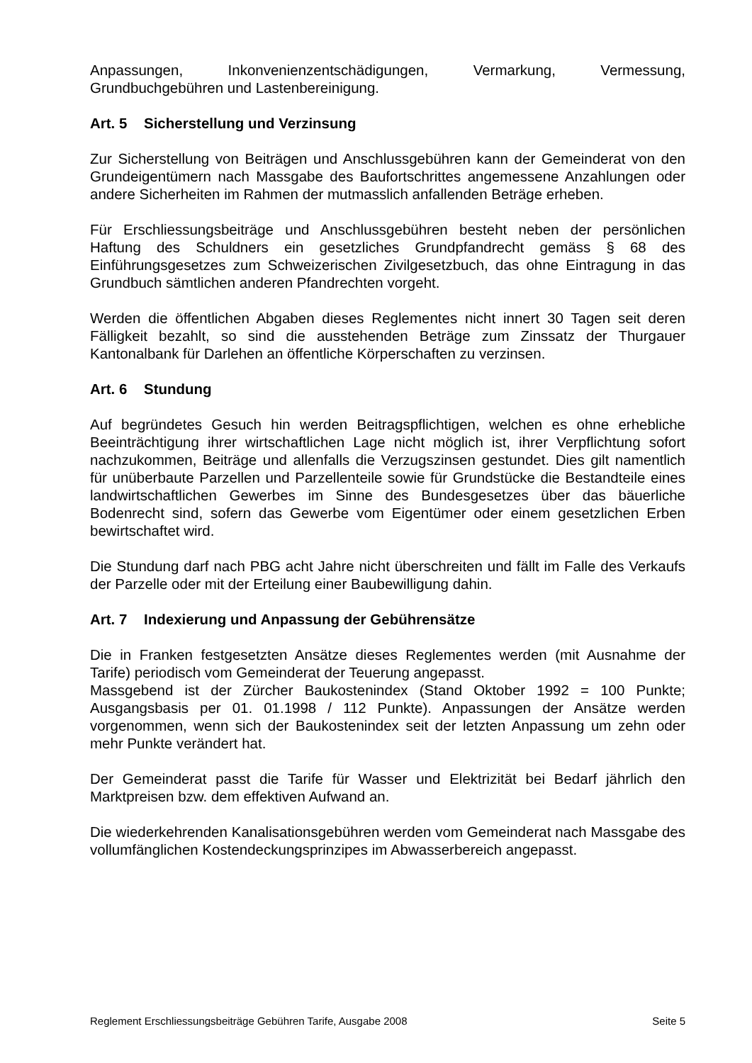Anpassungen, Inkonvenienzentschädigungen, Vermarkung, Vermessung, Grundbuchgebühren und Lastenbereinigung.
Art. 5 Sicherstellung und Verzinsung
Zur Sicherstellung von Beiträgen und Anschlussgebühren kann der Gemeinderat von den Grundeigentümern nach Massgabe des Baufortschrittes angemessene Anzahlungen oder andere Sicherheiten im Rahmen der mutmasslich anfallenden Beträge erheben.
Für Erschliessungsbeiträge und Anschlussgebühren besteht neben der persönlichen Haftung des Schuldners ein gesetzliches Grundpfandrecht gemäss § 68 des Einführungsgesetzes zum Schweizerischen Zivilgesetzbuch, das ohne Eintragung in das Grundbuch sämtlichen anderen Pfandrechten vorgeht.
Werden die öffentlichen Abgaben dieses Reglementes nicht innert 30 Tagen seit deren Fälligkeit bezahlt, so sind die ausstehenden Beträge zum Zinssatz der Thurgauer Kantonalbank für Darlehen an öffentliche Körperschaften zu verzinsen.
Art. 6 Stundung
Auf begründetes Gesuch hin werden Beitragspflichtigen, welchen es ohne erhebliche Beeinträchtigung ihrer wirtschaftlichen Lage nicht möglich ist, ihrer Verpflichtung sofort nachzukommen, Beiträge und allenfalls die Verzugszinsen gestundet. Dies gilt namentlich für unüberbaute Parzellen und Parzellenteile sowie für Grundstücke die Bestandteile eines landwirtschaftlichen Gewerbes im Sinne des Bundesgesetzes über das bäuerliche Bodenrecht sind, sofern das Gewerbe vom Eigentümer oder einem gesetzlichen Erben bewirtschaftet wird.
Die Stundung darf nach PBG acht Jahre nicht überschreiten und fällt im Falle des Verkaufs der Parzelle oder mit der Erteilung einer Baubewilligung dahin.
Art. 7 Indexierung und Anpassung der Gebührensätze
Die in Franken festgesetzten Ansätze dieses Reglementes werden (mit Ausnahme der Tarife) periodisch vom Gemeinderat der Teuerung angepasst.
Massgebend ist der Zürcher Baukostenindex (Stand Oktober 1992 = 100 Punkte; Ausgangsbasis per 01. 01.1998 / 112 Punkte). Anpassungen der Ansätze werden vorgenommen, wenn sich der Baukostenindex seit der letzten Anpassung um zehn oder mehr Punkte verändert hat.
Der Gemeinderat passt die Tarife für Wasser und Elektrizität bei Bedarf jährlich den Marktpreisen bzw. dem effektiven Aufwand an.
Die wiederkehrenden Kanalisationsgebühren werden vom Gemeinderat nach Massgabe des vollumfänglichen Kostendeckungsprinzipes im Abwasserbereich angepasst.
Reglement Erschliessungsbeiträge Gebühren Tarife, Ausgabe 2008 Seite 5